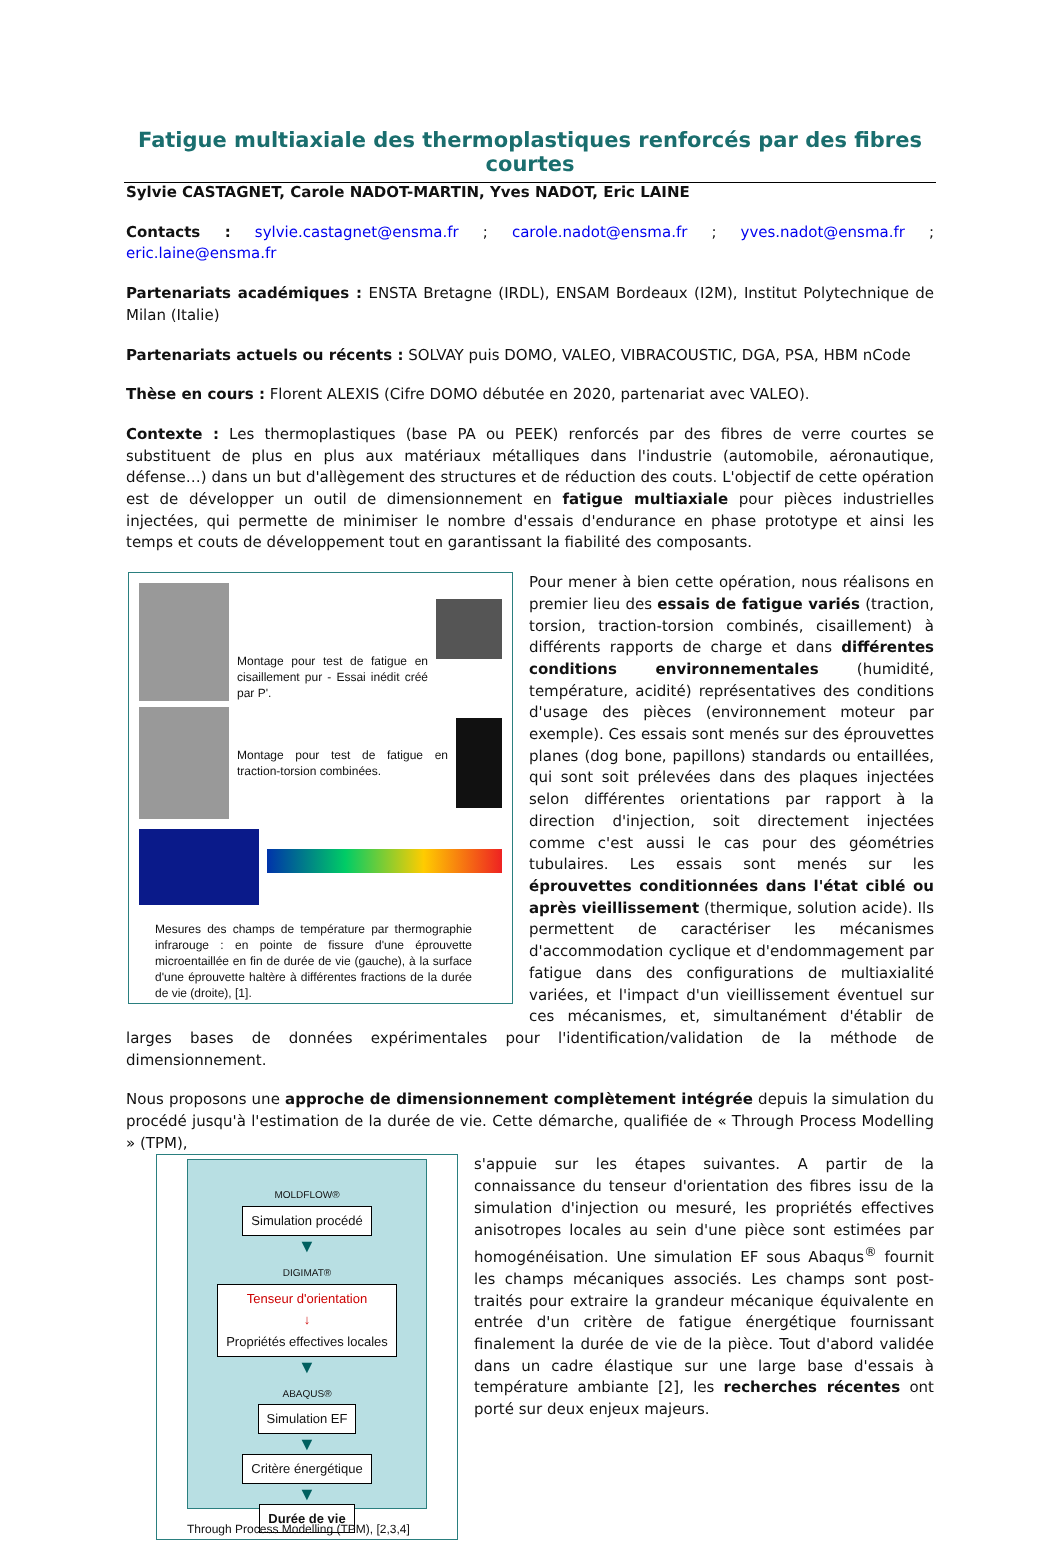Fatigue multiaxiale des thermoplastiques renforcés par des fibres courtes
Sylvie CASTAGNET, Carole NADOT-MARTIN, Yves NADOT, Eric LAINE
Contacts : sylvie.castagnet@ensma.fr ; carole.nadot@ensma.fr ; yves.nadot@ensma.fr ; eric.laine@ensma.fr
Partenariats académiques : ENSTA Bretagne (IRDL), ENSAM Bordeaux (I2M), Institut Polytechnique de Milan (Italie)
Partenariats actuels ou récents : SOLVAY puis DOMO, VALEO, VIBRACOUSTIC, DGA, PSA, HBM nCode
Thèse en cours : Florent ALEXIS (Cifre DOMO débutée en 2020, partenariat avec VALEO).
Contexte : Les thermoplastiques (base PA ou PEEK) renforcés par des fibres de verre courtes se substituent de plus en plus aux matériaux métalliques dans l'industrie (automobile, aéronautique, défense…) dans un but d'allègement des structures et de réduction des couts. L'objectif de cette opération est de développer un outil de dimensionnement en fatigue multiaxiale pour pièces industrielles injectées, qui permette de minimiser le nombre d'essais d'endurance en phase prototype et ainsi les temps et couts de développement tout en garantissant la fiabilité des composants.
Montage pour test de fatigue en cisaillement pur - Essai inédit créé par P'.
Montage pour test de fatigue en traction-torsion combinées.
Mesures des champs de température par thermographie infrarouge : en pointe de fissure d'une éprouvette microentaillée en fin de durée de vie (gauche), à la surface d'une éprouvette haltère à différentes fractions de la durée de vie (droite), [1].
Pour mener à bien cette opération, nous réalisons en premier lieu des essais de fatigue variés (traction, torsion, traction-torsion combinés, cisaillement) à différents rapports de charge et dans différentes conditions environnementales (humidité, température, acidité) représentatives des conditions d'usage des pièces (environnement moteur par exemple). Ces essais sont menés sur des éprouvettes planes (dog bone, papillons) standards ou entaillées, qui sont soit prélevées dans des plaques injectées selon différentes orientations par rapport à la direction d'injection, soit directement injectées comme c'est aussi le cas pour des géométries tubulaires. Les essais sont menés sur les éprouvettes conditionnées dans l'état ciblé ou après vieillissement (thermique, solution acide). Ils permettent de caractériser les mécanismes d'accommodation cyclique et d'endommagement par fatigue dans des configurations de multiaxialité variées, et l'impact d'un vieillissement éventuel sur ces mécanismes, et, simultanément d'établir de larges bases de données expérimentales pour l'identification/validation de la méthode de dimensionnement.
Nous proposons une approche de dimensionnement complètement intégrée depuis la simulation du procédé jusqu'à l'estimation de la durée de vie. Cette démarche, qualifiée de « Through Process Modelling » (TPM),
MOLDFLOW®
Simulation procédé
▼
DIGIMAT®
Tenseur d'orientation
↓
Propriétés effectives locales
▼
ABAQUS®
Simulation EF
▼
Critère énergétique
▼
Durée de vie
Through Process Modelling (TPM), [2,3,4]
s'appuie sur les étapes suivantes. A partir de la connaissance du tenseur d'orientation des fibres issu de la simulation d'injection ou mesuré, les propriétés effectives anisotropes locales au sein d'une pièce sont estimées par homogénéisation. Une simulation EF sous Abaqus<sup>®</sup> fournit les champs mécaniques associés. Les champs sont post-traités pour extraire la grandeur mécanique équivalente en entrée d'un critère de fatigue énergétique fournissant finalement la durée de vie de la pièce. Tout d'abord validée dans un cadre élastique sur une large base d'essais à température ambiante [2], les recherches récentes ont porté sur deux enjeux majeurs.